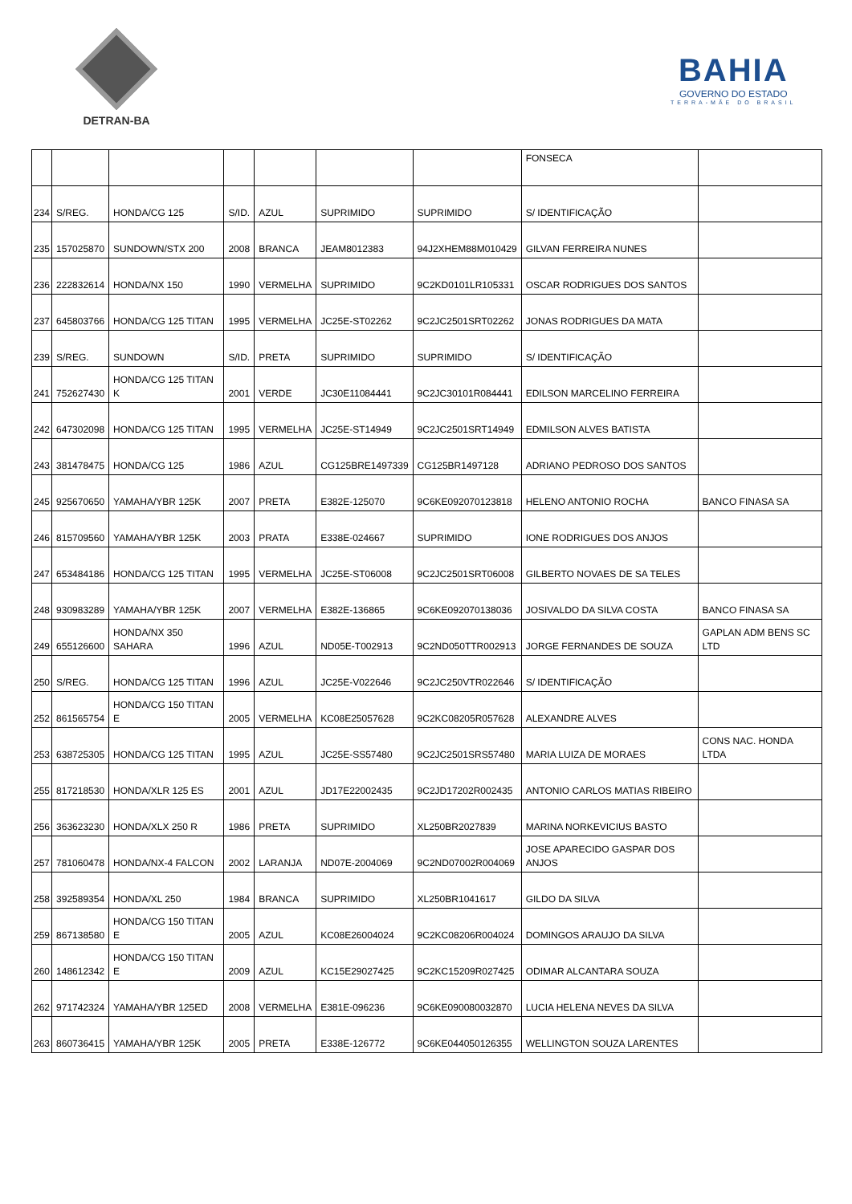DETRAN-BA
BAHIA
GOVERNO DO ESTADO
TERRA-MÃE DO BRASIL
| | | | | | | | FONSECA | |
| 234 | S/REG. | HONDA/CG 125 | S/ID. | AZUL | SUPRIMIDO | SUPRIMIDO | S/ IDENTIFICAÇÃO | |
| 235 | 157025870 | SUNDOWN/STX 200 | 2008 | BRANCA | JEAM8012383 | 94J2XHEM88M010429 | GILVAN FERREIRA NUNES | |
| 236 | 222832614 | HONDA/NX 150 | 1990 | VERMELHA | SUPRIMIDO | 9C2KD0101LR105331 | OSCAR RODRIGUES DOS SANTOS | |
| 237 | 645803766 | HONDA/CG 125 TITAN | 1995 | VERMELHA | JC25E-ST02262 | 9C2JC2501SRT02262 | JONAS RODRIGUES DA MATA | |
| 239 | S/REG. | SUNDOWN | S/ID. | PRETA | SUPRIMIDO | SUPRIMIDO | S/ IDENTIFICAÇÃO | |
| 241 | 752627430 | HONDA/CG 125 TITAN K | 2001 | VERDE | JC30E11084441 | 9C2JC30101R084441 | EDILSON MARCELINO FERREIRA | |
| 242 | 647302098 | HONDA/CG 125 TITAN | 1995 | VERMELHA | JC25E-ST14949 | 9C2JC2501SRT14949 | EDMILSON ALVES BATISTA | |
| 243 | 381478475 | HONDA/CG 125 | 1986 | AZUL | CG125BRE1497339 | CG125BR1497128 | ADRIANO PEDROSO DOS SANTOS | |
| 245 | 925670650 | YAMAHA/YBR 125K | 2007 | PRETA | E382E-125070 | 9C6KE092070123818 | HELENO ANTONIO ROCHA | BANCO FINASA SA |
| 246 | 815709560 | YAMAHA/YBR 125K | 2003 | PRATA | E338E-024667 | SUPRIMIDO | IONE RODRIGUES DOS ANJOS | |
| 247 | 653484186 | HONDA/CG 125 TITAN | 1995 | VERMELHA | JC25E-ST06008 | 9C2JC2501SRT06008 | GILBERTO NOVAES DE SA TELES | |
| 248 | 930983289 | YAMAHA/YBR 125K | 2007 | VERMELHA | E382E-136865 | 9C6KE092070138036 | JOSIVALDO DA SILVA COSTA | BANCO FINASA SA |
| 249 | 655126600 | HONDA/NX 350 SAHARA | 1996 | AZUL | ND05E-T002913 | 9C2ND050TTR002913 | JORGE FERNANDES DE SOUZA | GAPLAN ADM BENS SC LTD |
| 250 | S/REG. | HONDA/CG 125 TITAN | 1996 | AZUL | JC25E-V022646 | 9C2JC250VTR022646 | S/ IDENTIFICAÇÃO | |
| 252 | 861565754 | HONDA/CG 150 TITAN E | 2005 | VERMELHA | KC08E25057628 | 9C2KC08205R057628 | ALEXANDRE ALVES | |
| 253 | 638725305 | HONDA/CG 125 TITAN | 1995 | AZUL | JC25E-SS57480 | 9C2JC2501SRS57480 | MARIA LUIZA DE MORAES | CONS NAC. HONDA LTDA |
| 255 | 817218530 | HONDA/XLR 125 ES | 2001 | AZUL | JD17E22002435 | 9C2JD17202R002435 | ANTONIO CARLOS MATIAS RIBEIRO | |
| 256 | 363623230 | HONDA/XLX 250 R | 1986 | PRETA | SUPRIMIDO | XL250BR2027839 | MARINA NORKEVICIUS BASTO | |
| 257 | 781060478 | HONDA/NX-4 FALCON | 2002 | LARANJA | ND07E-2004069 | 9C2ND07002R004069 | JOSE APARECIDO GASPAR DOS ANJOS | |
| 258 | 392589354 | HONDA/XL 250 | 1984 | BRANCA | SUPRIMIDO | XL250BR1041617 | GILDO DA SILVA | |
| 259 | 867138580 | HONDA/CG 150 TITAN E | 2005 | AZUL | KC08E26004024 | 9C2KC08206R004024 | DOMINGOS ARAUJO DA SILVA | |
| 260 | 148612342 | HONDA/CG 150 TITAN E | 2009 | AZUL | KC15E29027425 | 9C2KC15209R027425 | ODIMAR ALCANTARA SOUZA | |
| 262 | 971742324 | YAMAHA/YBR 125ED | 2008 | VERMELHA | E381E-096236 | 9C6KE090080032870 | LUCIA HELENA NEVES DA SILVA | |
| 263 | 860736415 | YAMAHA/YBR 125K | 2005 | PRETA | E338E-126772 | 9C6KE044050126355 | WELLINGTON SOUZA LARENTES | |